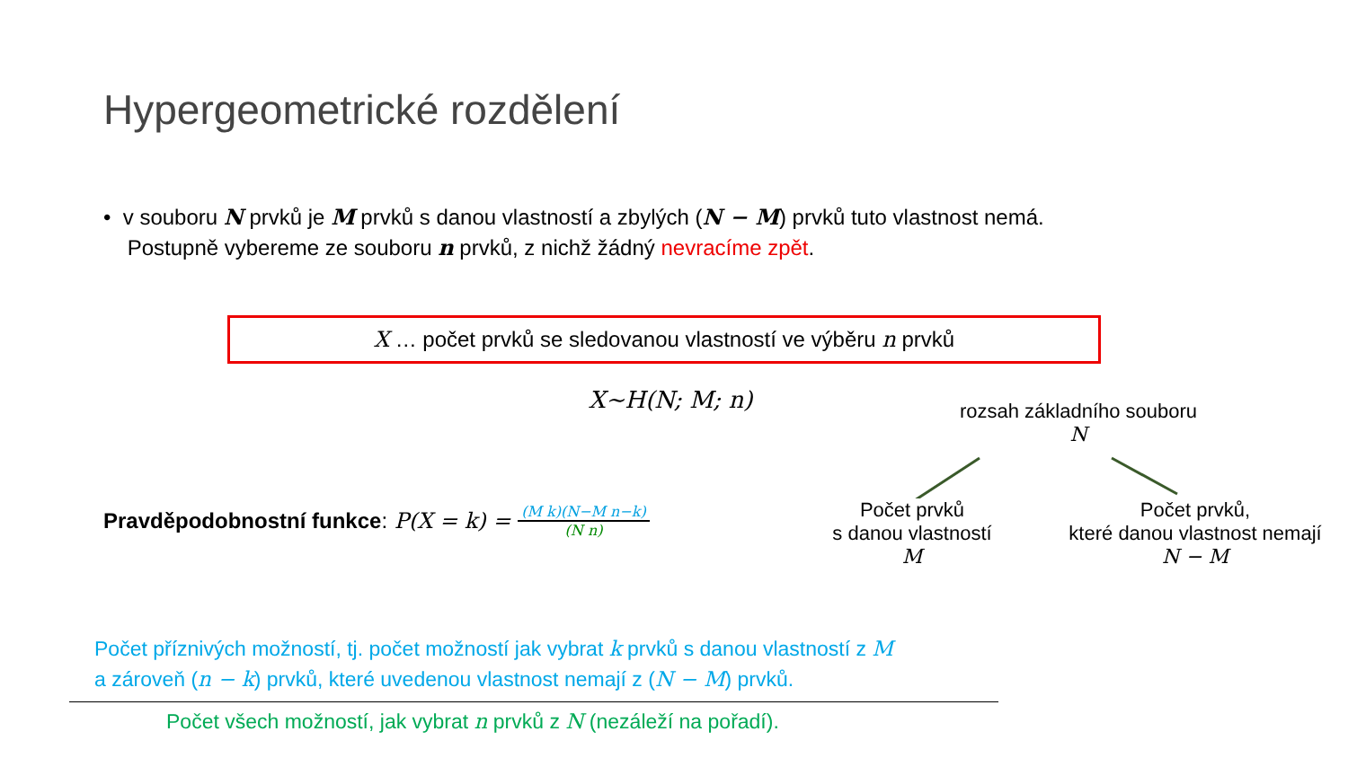Hypergeometrické rozdělení
• v souboru N prvků je M prvků s danou vlastností a zbylých (N − M) prvků tuto vlastnost nemá.
Postupně vybereme ze souboru n prvků, z nichž žádný nevracíme zpět.
X … počet prvků se sledovanou vlastností ve výběru n prvků
X~H(N; M; n)
Pravděpodobnostní funkce: P(X = k) = (M k)(N−M n−k) (N n)
rozsah základního souboru
N
Počet prvků
s danou vlastností
M
Počet prvků,
které danou vlastnost nemají
N − M
Počet příznivých možností, tj. počet možností jak vybrat k prvků s danou vlastností z M
a zároveň (n − k) prvků, které uvedenou vlastnost nemají z (N − M) prvků.
Počet všech možností, jak vybrat n prvků z N (nezáleží na pořadí).